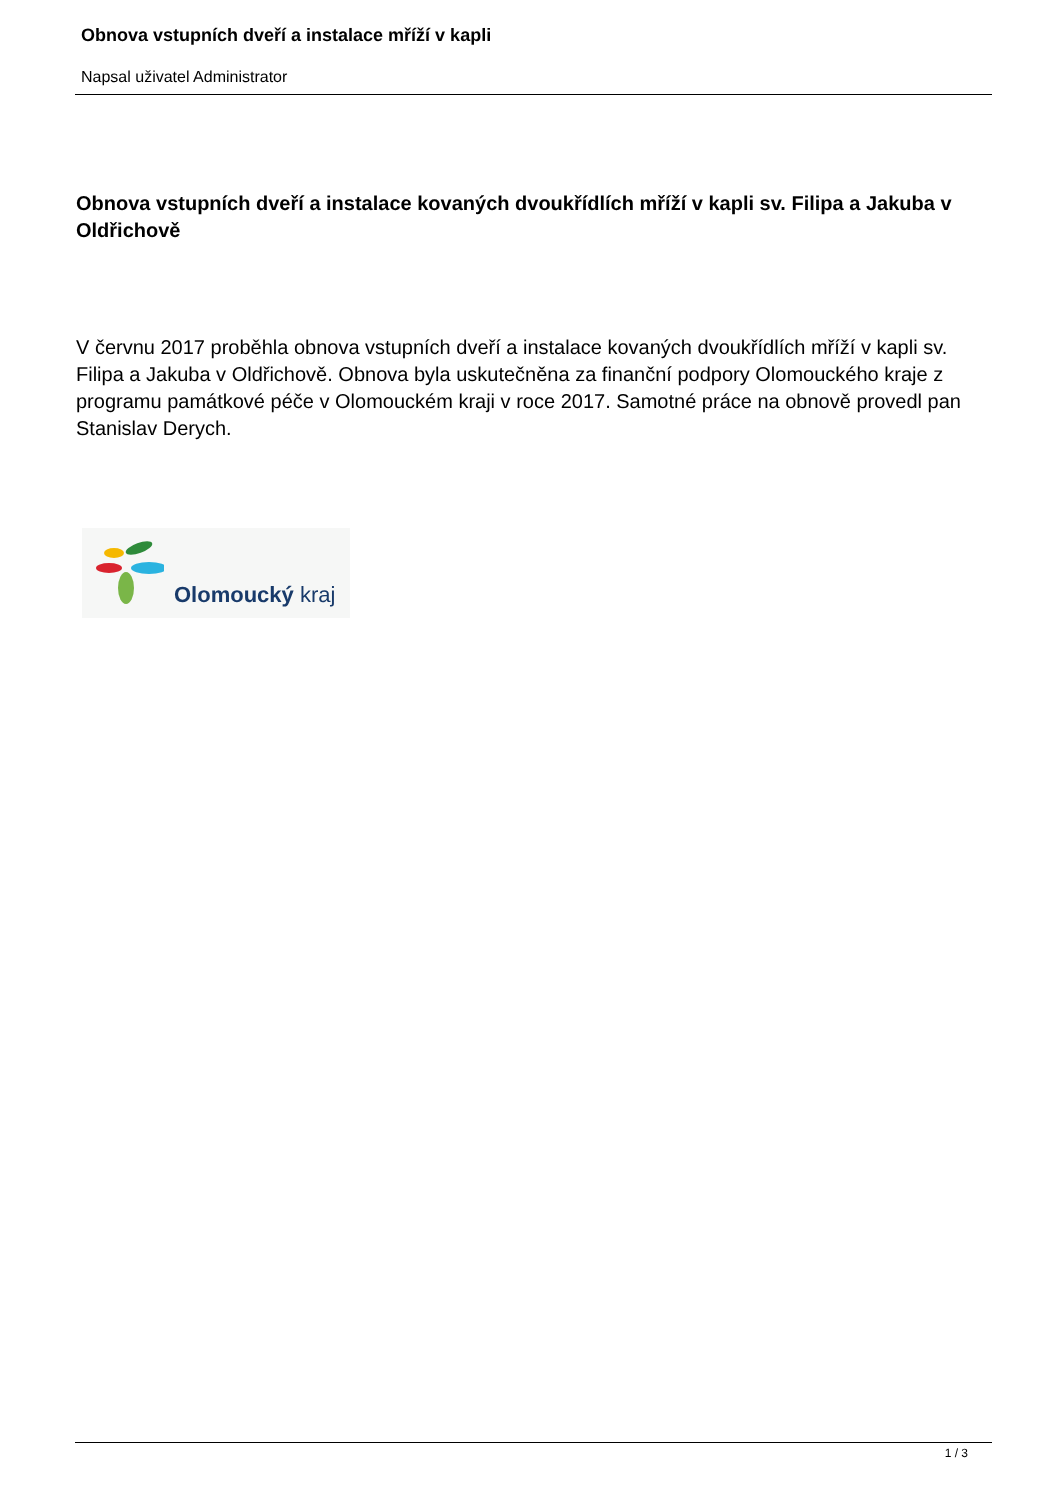Obnova vstupních dveří a instalace mříží v kapli
Napsal uživatel Administrator
Obnova vstupních dveří a instalace kovaných dvoukřídlích mříží v kapli sv. Filipa a Jakuba v Oldřichově
V červnu 2017 proběhla obnova vstupních dveří a instalace kovaných dvoukřídlích mříží v kapli sv. Filipa a Jakuba v Oldřichově. Obnova byla uskutečněna za finanční podpory Olomouckého kraje z programu památkové péče v Olomouckém kraji v roce 2017. Samotné práce na obnově provedl pan Stanislav Derych.
Olomoucký kraj
1 / 3